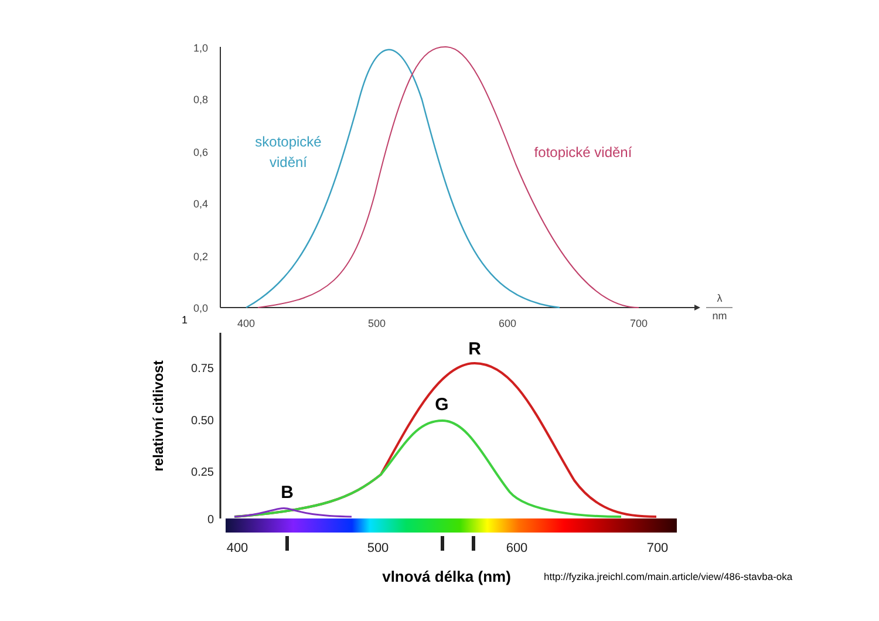1,0
0,8
0,6
0,4
0,2
0,0
1
400
500
600
700
λ
nm
skotopické
vidění
fotopické vidění
0.75
0.50
0.25
0
relativní citlivost
R
G
B
400
500
600
700
vlnová délka (nm)
http://fyzika.jreichl.com/main.article/view/486-stavba-oka